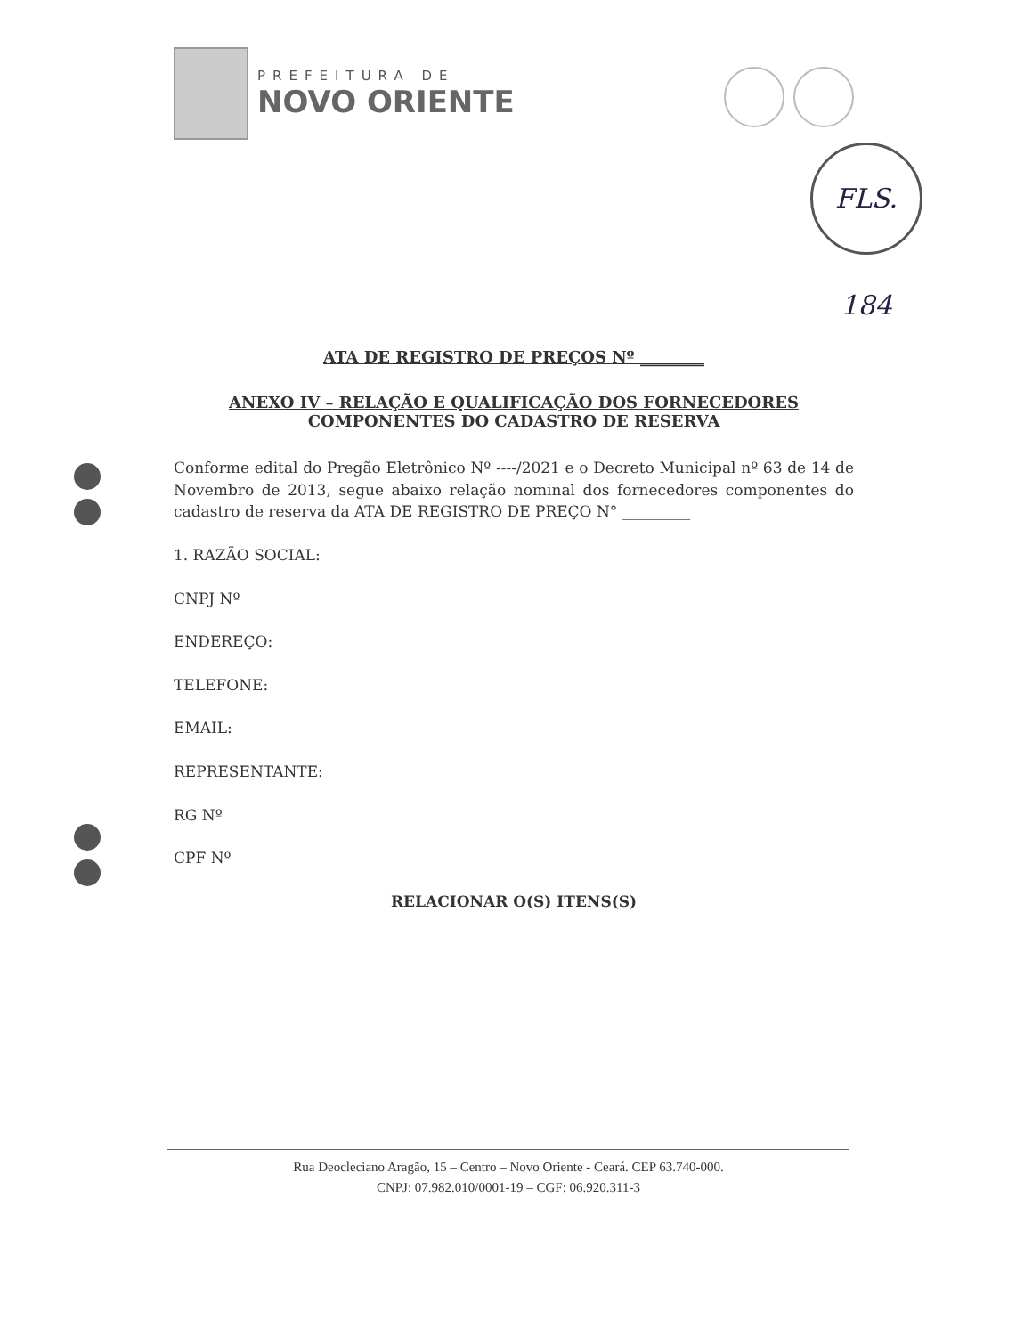PREFEITURA DE
NOVO ORIENTE
FLS. 184
ATA DE REGISTRO DE PREÇOS Nº ________
ANEXO IV – RELAÇÃO E QUALIFICAÇÃO DOS FORNECEDORES COMPONENTES DO CADASTRO DE RESERVA
Conforme edital do Pregão Eletrônico Nº ----/2021 e o Decreto Municipal nº 63 de 14 de Novembro de 2013, segue abaixo relação nominal dos fornecedores componentes do cadastro de reserva da ATA DE REGISTRO DE PREÇO N° _________
1. RAZÃO SOCIAL:
CNPJ Nº
ENDEREÇO:
TELEFONE:
EMAIL:
REPRESENTANTE:
RG Nº
CPF Nº
RELACIONAR O(S) ITENS(S)
Rua Deocleciano Aragão, 15 – Centro – Novo Oriente - Ceará. CEP 63.740-000.
CNPJ: 07.982.010/0001-19 – CGF: 06.920.311-3